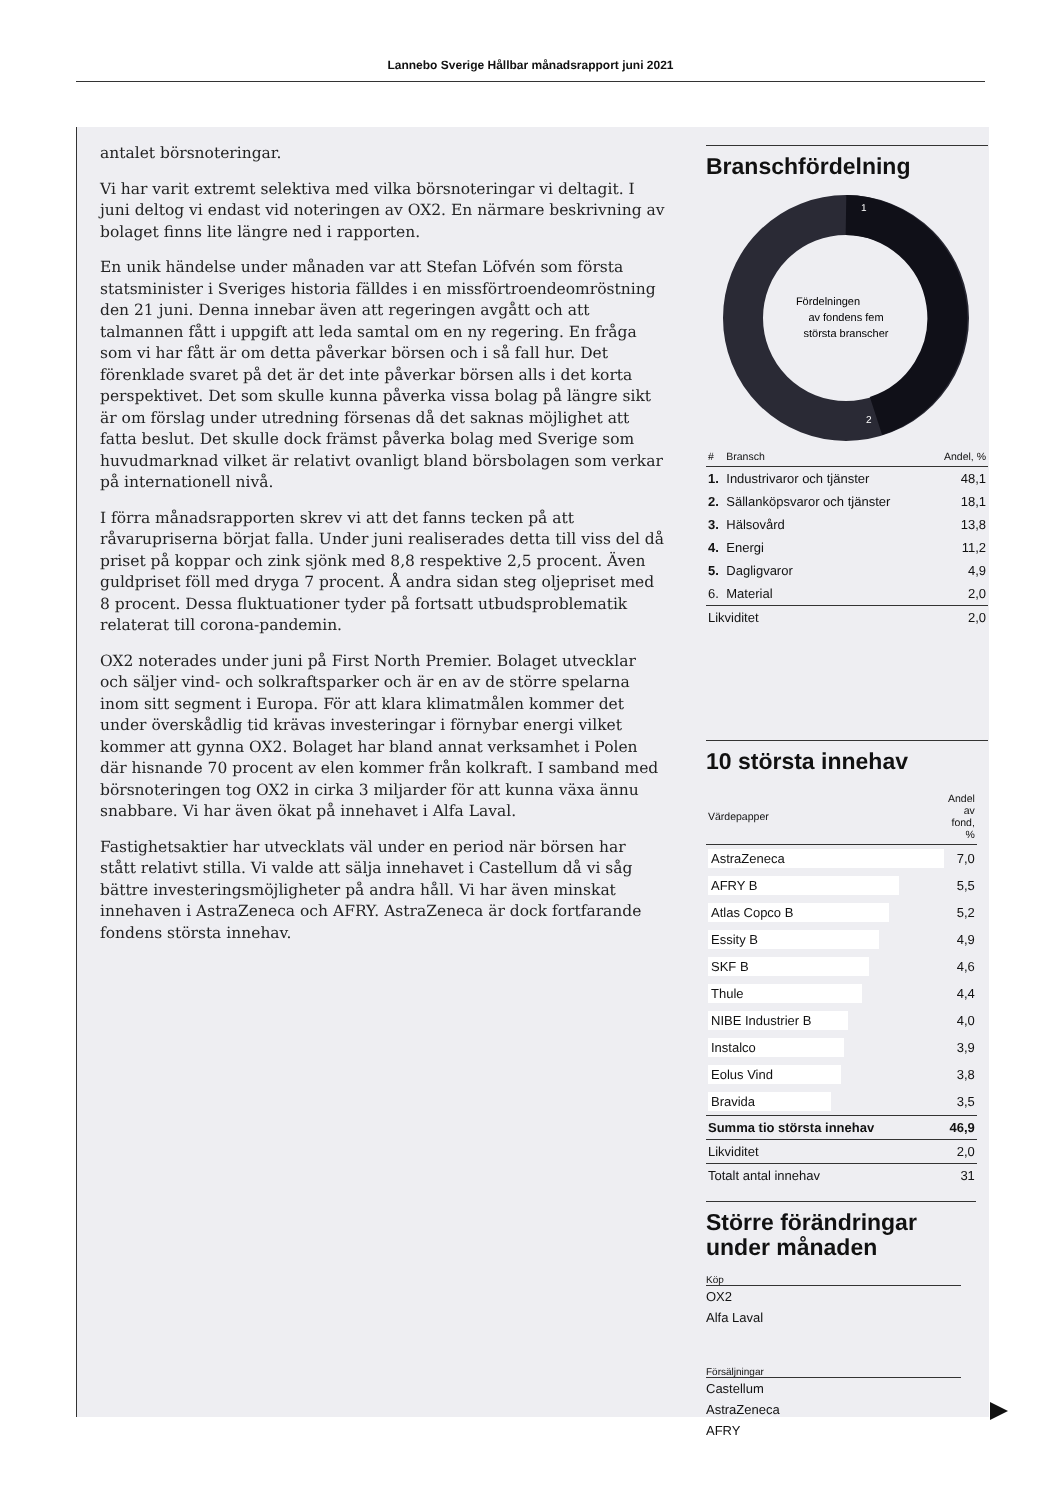Lannebo Sverige Hållbar månadsrapport juni 2021
antalet börsnoteringar.
Vi har varit extremt selektiva med vilka börsnoteringar vi deltagit. I juni deltog vi endast vid noteringen av OX2. En närmare beskrivning av bolaget finns lite längre ned i rapporten.
En unik händelse under månaden var att Stefan Löfvén som första statsminister i Sveriges historia fälldes i en missförtroendeomröstning den 21 juni. Denna innebar även att regeringen avgått och att talmannen fått i uppgift att leda samtal om en ny regering. En fråga som vi har fått är om detta påverkar börsen och i så fall hur. Det förenklade svaret på det är det inte påverkar börsen alls i det korta perspektivet. Det som skulle kunna påverka vissa bolag på längre sikt är om förslag under utredning försenas då det saknas möjlighet att fatta beslut. Det skulle dock främst påverka bolag med Sverige som huvudmarknad vilket är relativt ovanligt bland börsbolagen som verkar på internationell nivå.
I förra månadsrapporten skrev vi att det fanns tecken på att råvarupriserna börjat falla. Under juni realiserades detta till viss del då priset på koppar och zink sjönk med 8,8 respektive 2,5 procent. Även guldpriset föll med dryga 7 procent. Å andra sidan steg oljepriset med 8 procent. Dessa fluktuationer tyder på fortsatt utbudsproblematik relaterat till corona-pandemin.
OX2 noterades under juni på First North Premier. Bolaget utvecklar och säljer vind- och solkraftsparker och är en av de större spelarna inom sitt segment i Europa. För att klara klimatmålen kommer det under överskådlig tid krävas investeringar i förnybar energi vilket kommer att gynna OX2. Bolaget har bland annat verksamhet i Polen där hisnande 70 procent av elen kommer från kolkraft. I samband med börsnoteringen tog OX2 in cirka 3 miljarder för att kunna växa ännu snabbare. Vi har även ökat på innehavet i Alfa Laval.
Fastighetsaktier har utvecklats väl under en period när börsen har stått relativt stilla. Vi valde att sälja innehavet i Castellum då vi såg bättre investeringsmöjligheter på andra håll. Vi har även minskat innehaven i AstraZeneca och AFRY. AstraZeneca är dock fortfarande fondens största innehav.
Branschfördelning
1
2
Fördelningen
av fondens fem
största branscher
| # | Bransch | Andel, % |
| --- | --- | --- |
| 1. | Industrivaror och tjänster | 48,1 |
| 2. | Sällanköpsvaror och tjänster | 18,1 |
| 3. | Hälsovård | 13,8 |
| 4. | Energi | 11,2 |
| 5. | Dagligvaror | 4,9 |
| 6. | Material | 2,0 |
| Likviditet | | 2,0 |
10 största innehav
| Värdepapper | Andel av fond, % |
| --- | --- |
| AstraZeneca | 7,0 |
| AFRY B | 5,5 |
| Atlas Copco B | 5,2 |
| Essity B | 4,9 |
| SKF B | 4,6 |
| Thule | 4,4 |
| NIBE Industrier B | 4,0 |
| Instalco | 3,9 |
| Eolus Vind | 3,8 |
| Bravida | 3,5 |
| Summa tio största innehav | 46,9 |
| Likviditet | 2,0 |
| Totalt antal innehav | 31 |
Större förändringar under månaden
Köp
OX2
Alfa Laval
Försäljningar
Castellum
AstraZeneca
AFRY